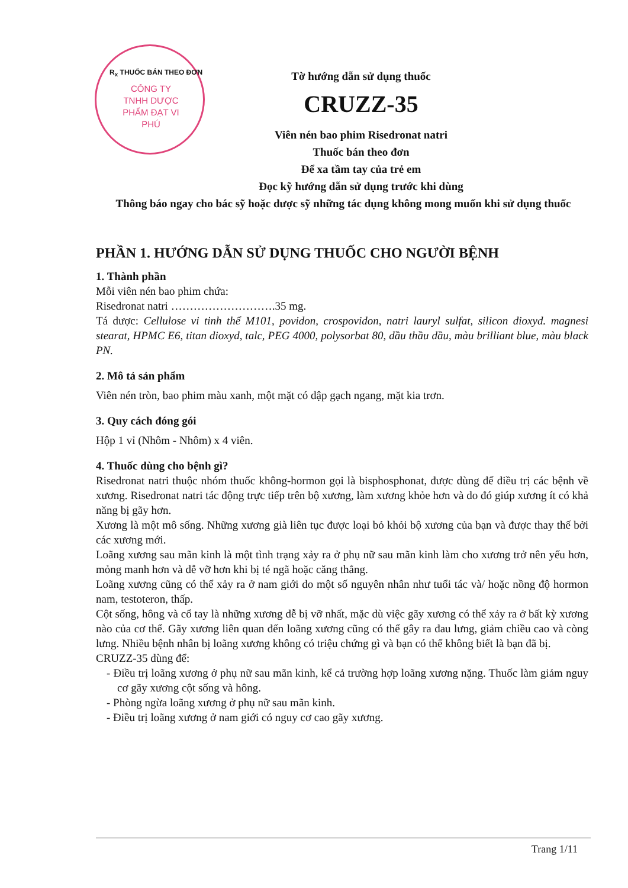R<sub>x</sub> THUỐC BÁN THEO ĐƠN
CÔNG TY TNHH DƯỢC PHẨM ĐẠT VI PHÚ
Tờ hướng dẫn sử dụng thuốc
CRUZZ-35
Viên nén bao phim Risedronat natri
Thuốc bán theo đơn
Để xa tầm tay của trẻ em
Đọc kỹ hướng dẫn sử dụng trước khi dùng
Thông báo ngay cho bác sỹ hoặc dược sỹ những tác dụng không mong muốn khi sử dụng thuốc
PHẦN 1. HƯỚNG DẪN SỬ DỤNG THUỐC CHO NGƯỜI BỆNH
1. Thành phần
Mỗi viên nén bao phim chứa:
Risedronat natri ……………………….35 mg.
Tá dược: Cellulose vi tinh thể M101, povidon, crospovidon, natri lauryl sulfat, silicon dioxyd. magnesi stearat, HPMC E6, titan dioxyd, talc, PEG 4000, polysorbat 80, dầu thầu dầu, màu brilliant blue, màu black PN.
2. Mô tả sản phẩm
Viên nén tròn, bao phim màu xanh, một mặt có dập gạch ngang, mặt kia trơn.
3. Quy cách đóng gói
Hộp 1 vỉ (Nhôm - Nhôm) x 4 viên.
4. Thuốc dùng cho bệnh gì?
Risedronat natri thuộc nhóm thuốc không-hormon gọi là bisphosphonat, được dùng để điều trị các bệnh về xương. Risedronat natri tác động trực tiếp trên bộ xương, làm xương khỏe hơn và do đó giúp xương ít có khả năng bị gãy hơn.
Xương là một mô sống. Những xương già liên tục được loại bỏ khỏi bộ xương của bạn và được thay thế bởi các xương mới.
Loãng xương sau mãn kinh là một tình trạng xảy ra ở phụ nữ sau mãn kinh làm cho xương trở nên yếu hơn, mỏng manh hơn và dễ vỡ hơn khi bị té ngã hoặc căng thẳng.
Loãng xương cũng có thể xảy ra ở nam giới do một số nguyên nhân như tuổi tác và/ hoặc nồng độ hormon nam, testoteron, thấp.
Cột sống, hông và cổ tay là những xương dễ bị vỡ nhất, mặc dù việc gãy xương có thể xảy ra ở bất kỳ xương nào của cơ thể. Gãy xương liên quan đến loãng xương cũng có thể gây ra đau lưng, giảm chiều cao và còng lưng. Nhiều bệnh nhân bị loãng xương không có triệu chứng gì và bạn có thể không biết là bạn đã bị.
CRUZZ-35 dùng để:
- Điều trị loãng xương ở phụ nữ sau mãn kinh, kể cả trường hợp loãng xương nặng. Thuốc làm giảm nguy cơ gãy xương cột sống và hông.
- Phòng ngừa loãng xương ở phụ nữ sau mãn kinh.
- Điều trị loãng xương ở nam giới có nguy cơ cao gãy xương.
Trang 1/11